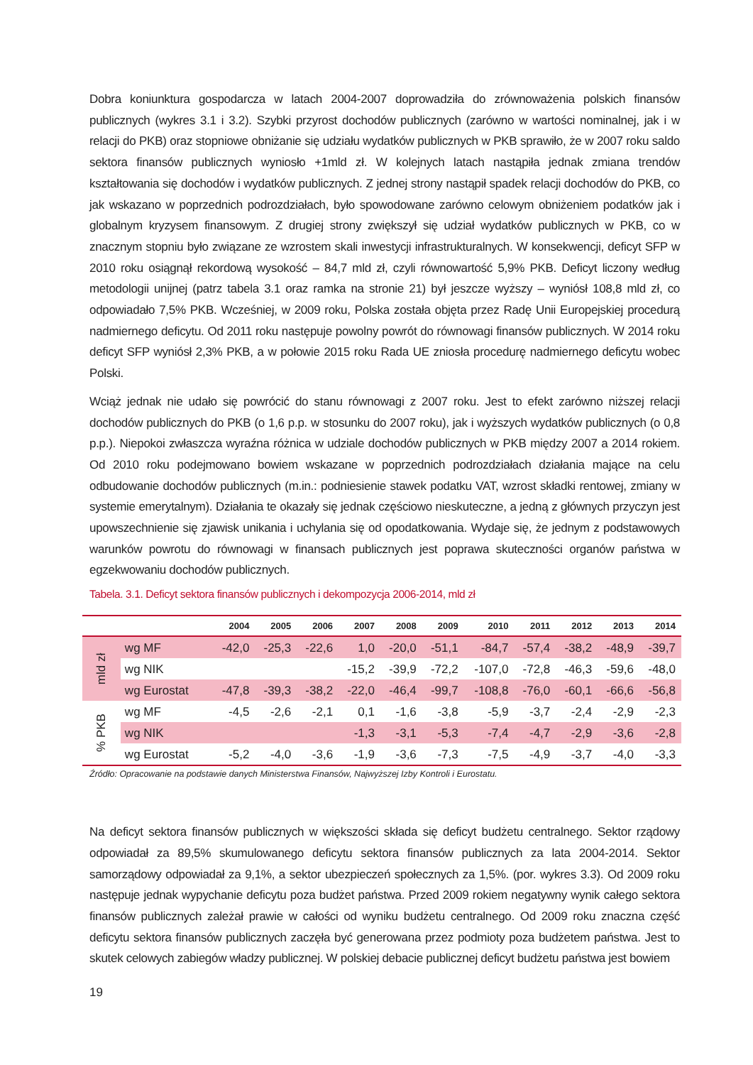Dobra koniunktura gospodarcza w latach 2004-2007 doprowadziła do zrównoważenia polskich finansów publicznych (wykres 3.1 i 3.2). Szybki przyrost dochodów publicznych (zarówno w wartości nominalnej, jak i w relacji do PKB) oraz stopniowe obniżanie się udziału wydatków publicznych w PKB sprawiło, że w 2007 roku saldo sektora finansów publicznych wyniosło +1mld zł. W kolejnych latach nastąpiła jednak zmiana trendów kształtowania się dochodów i wydatków publicznych. Z jednej strony nastąpił spadek relacji dochodów do PKB, co jak wskazano w poprzednich podrozdziałach, było spowodowane zarówno celowym obniżeniem podatków jak i globalnym kryzysem finansowym. Z drugiej strony zwiększył się udział wydatków publicznych w PKB, co w znacznym stopniu było związane ze wzrostem skali inwestycji infrastrukturalnych. W konsekwencji, deficyt SFP w 2010 roku osiągnął rekordową wysokość – 84,7 mld zł, czyli równowartość 5,9% PKB. Deficyt liczony według metodologii unijnej (patrz tabela 3.1 oraz ramka na stronie 21) był jeszcze wyższy – wyniósł 108,8 mld zł, co odpowiadało 7,5% PKB. Wcześniej, w 2009 roku, Polska została objęta przez Radę Unii Europejskiej procedurą nadmiernego deficytu. Od 2011 roku następuje powolny powrót do równowagi finansów publicznych. W 2014 roku deficyt SFP wyniósł 2,3% PKB, a w połowie 2015 roku Rada UE zniosła procedurę nadmiernego deficytu wobec Polski.
Wciąż jednak nie udało się powrócić do stanu równowagi z 2007 roku. Jest to efekt zarówno niższej relacji dochodów publicznych do PKB (o 1,6 p.p. w stosunku do 2007 roku), jak i wyższych wydatków publicznych (o 0,8 p.p.). Niepokoi zwłaszcza wyraźna różnica w udziale dochodów publicznych w PKB między 2007 a 2014 rokiem. Od 2010 roku podejmowano bowiem wskazane w poprzednich podrozdziałach działania mające na celu odbudowanie dochodów publicznych (m.in.: podniesienie stawek podatku VAT, wzrost składki rentowej, zmiany w systemie emerytalnym). Działania te okazały się jednak częściowo nieskuteczne, a jedną z głównych przyczyn jest upowszechnienie się zjawisk unikania i uchylania się od opodatkowania. Wydaje się, że jednym z podstawowych warunków powrotu do równowagi w finansach publicznych jest poprawa skuteczności organów państwa w egzekwowaniu dochodów publicznych.
Tabela. 3.1. Deficyt sektora finansów publicznych i dekompozycja 2006-2014, mld zł
| | | 2004 | 2005 | 2006 | 2007 | 2008 | 2009 | 2010 | 2011 | 2012 | 2013 | 2014 |
| --- | --- | --- | --- | --- | --- | --- | --- | --- | --- | --- | --- | --- |
| mld zł | wg MF | -42,0 | -25,3 | -22,6 | 1,0 | -20,0 | -51,1 | -84,7 | -57,4 | -38,2 | -48,9 | -39,7 |
| | wg NIK | | | | -15,2 | -39,9 | -72,2 | -107,0 | -72,8 | -46,3 | -59,6 | -48,0 |
| | wg Eurostat | -47,8 | -39,3 | -38,2 | -22,0 | -46,4 | -99,7 | -108,8 | -76,0 | -60,1 | -66,6 | -56,8 |
| % PKB | wg MF | -4,5 | -2,6 | -2,1 | 0,1 | -1,6 | -3,8 | -5,9 | -3,7 | -2,4 | -2,9 | -2,3 |
| | wg NIK | | | | -1,3 | -3,1 | -5,3 | -7,4 | -4,7 | -2,9 | -3,6 | -2,8 |
| | wg Eurostat | -5,2 | -4,0 | -3,6 | -1,9 | -3,6 | -7,3 | -7,5 | -4,9 | -3,7 | -4,0 | -3,3 |
Źródło: Opracowanie na podstawie danych Ministerstwa Finansów, Najwyższej Izby Kontroli i Eurostatu.
Na deficyt sektora finansów publicznych w większości składa się deficyt budżetu centralnego. Sektor rządowy odpowiadał za 89,5% skumulowanego deficytu sektora finansów publicznych za lata 2004-2014. Sektor samorządowy odpowiadał za 9,1%, a sektor ubezpieczeń społecznych za 1,5%. (por. wykres 3.3). Od 2009 roku następuje jednak wypychanie deficytu poza budżet państwa. Przed 2009 rokiem negatywny wynik całego sektora finansów publicznych zależał prawie w całości od wyniku budżetu centralnego. Od 2009 roku znaczna część deficytu sektora finansów publicznych zaczęła być generowana przez podmioty poza budżetem państwa. Jest to skutek celowych zabiegów władzy publicznej. W polskiej debacie publicznej deficyt budżetu państwa jest bowiem
19